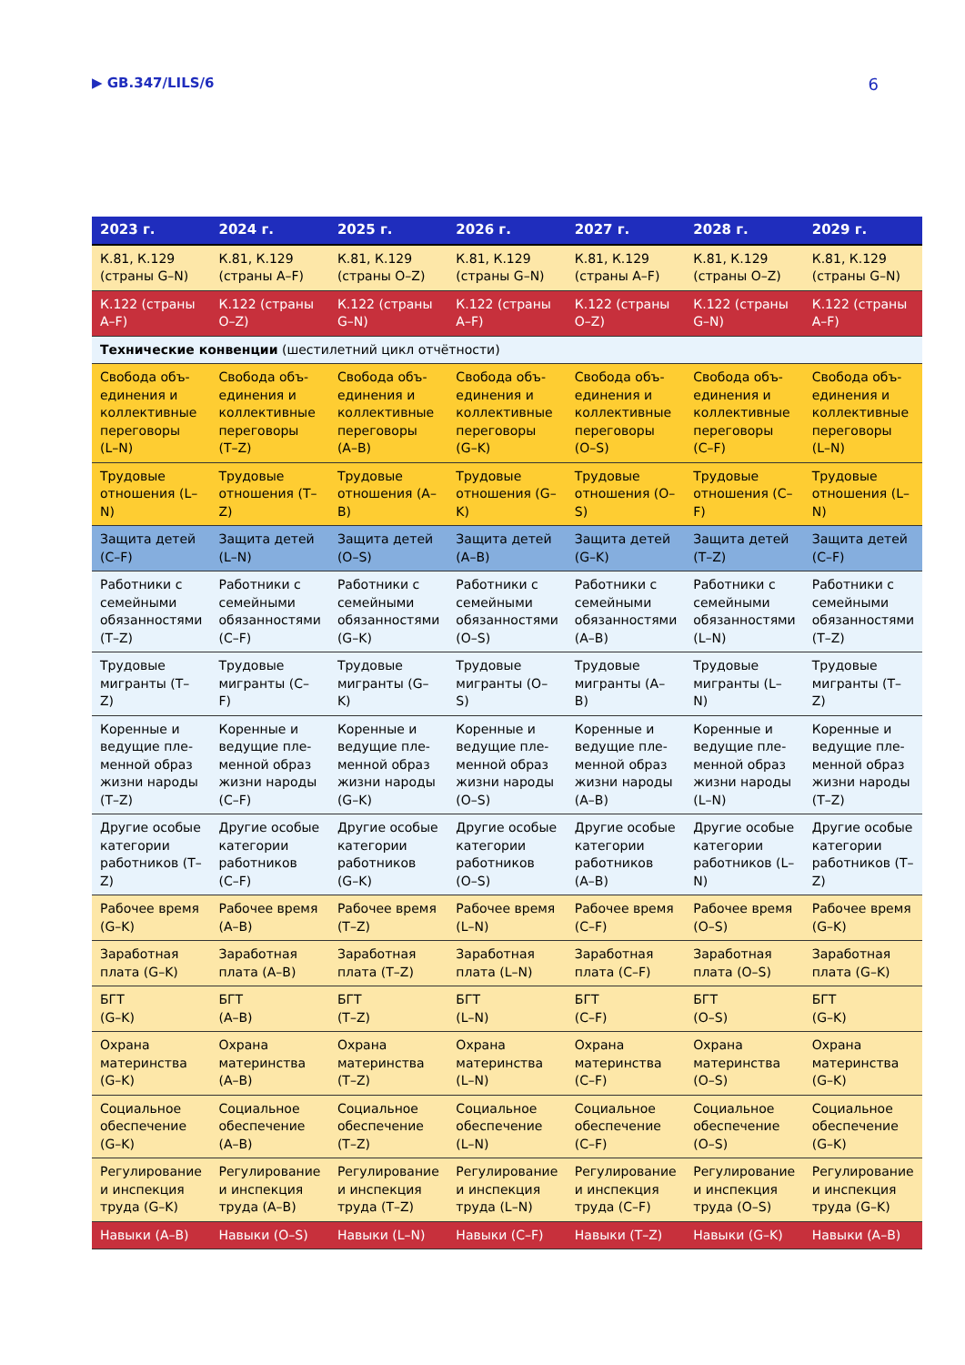▶ GB.347/LILS/6 6
| 2023 г. | 2024 г. | 2025 г. | 2026 г. | 2027 г. | 2028 г. | 2029 г. |
| --- | --- | --- | --- | --- | --- | --- |
| К.81, К.129 (страны G–N) | К.81, К.129 (страны A–F) | К.81, К.129 (страны O–Z) | К.81, К.129 (страны G–N) | К.81, К.129 (страны A–F) | К.81, К.129 (страны O–Z) | К.81, К.129 (страны G–N) |
| К.122 (страны A–F) | К.122 (страны O–Z) | К.122 (страны G–N) | К.122 (страны A–F) | К.122 (страны O–Z) | К.122 (страны G–N) | К.122 (страны A–F) |
| Технические конвенции (шестилетний цикл отчётности) | | | | | | |
| Свобода объ-единения и коллективные переговоры (L–N) | Свобода объ-единения и коллективные переговоры (T–Z) | Свобода объ-единения и коллективные переговоры (A–B) | Свобода объ-единения и коллективные переговоры (G–K) | Свобода объ-единения и коллективные переговоры (O–S) | Свобода объ-единения и коллективные переговоры (C–F) | Свобода объ-единения и коллективные переговоры (L–N) |
| Трудовые отношения (L–N) | Трудовые отношения (T–Z) | Трудовые отношения (A–B) | Трудовые отношения (G–K) | Трудовые отношения (O–S) | Трудовые отношения (C–F) | Трудовые отношения (L–N) |
| Защита детей (C–F) | Защита детей (L–N) | Защита детей (O–S) | Защита детей (A–B) | Защита детей (G–K) | Защита детей (T–Z) | Защита детей (C–F) |
| Работники с семейными обязанностями (T–Z) | Работники с семейными обязанностями (C–F) | Работники с семейными обязанностями (G–K) | Работники с семейными обязанностями (O–S) | Работники с семейными обязанностями (A–B) | Работники с семейными обязанностями (L–N) | Работники с семейными обязанностями (T–Z) |
| Трудовые мигранты (T–Z) | Трудовые мигранты (C–F) | Трудовые мигранты (G–K) | Трудовые мигранты (O–S) | Трудовые мигранты (A–B) | Трудовые мигранты (L–N) | Трудовые мигранты (T–Z) |
| Коренные и ведущие пле-менной образ жизни народы (T–Z) | Коренные и ведущие пле-менной образ жизни народы (C–F) | Коренные и ведущие пле-менной образ жизни народы (G–K) | Коренные и ведущие пле-менной образ жизни народы (O–S) | Коренные и ведущие пле-менной образ жизни народы (A–B) | Коренные и ведущие пле-менной образ жизни народы (L–N) | Коренные и ведущие пле-менной образ жизни народы (T–Z) |
| Другие особые категории работников (T–Z) | Другие особые категории работников (C–F) | Другие особые категории работников (G–K) | Другие особые категории работников (O–S) | Другие особые категории работников (A–B) | Другие особые категории работников (L–N) | Другие особые категории работников (T–Z) |
| Рабочее время (G–K) | Рабочее время (A–B) | Рабочее время (T–Z) | Рабочее время (L–N) | Рабочее время (C–F) | Рабочее время (O–S) | Рабочее время (G–K) |
| Заработная плата (G–K) | Заработная плата (A–B) | Заработная плата (T–Z) | Заработная плата (L–N) | Заработная плата (C–F) | Заработная плата (O–S) | Заработная плата (G–K) |
| БГТ (G–K) | БГТ (A–B) | БГТ (T–Z) | БГТ (L–N) | БГТ (C–F) | БГТ (O–S) | БГТ (G–K) |
| Охрана материнства (G–K) | Охрана материнства (A–B) | Охрана материнства (T–Z) | Охрана материнства (L–N) | Охрана материнства (C–F) | Охрана материнства (O–S) | Охрана материнства (G–K) |
| Социальное обеспечение (G–K) | Социальное обеспечение (A–B) | Социальное обеспечение (T–Z) | Социальное обеспечение (L–N) | Социальное обеспечение (C–F) | Социальное обеспечение (O–S) | Социальное обеспечение (G–K) |
| Регулирование и инспекция труда (G–K) | Регулирование и инспекция труда (A–B) | Регулирование и инспекция труда (T–Z) | Регулирование и инспекция труда (L–N) | Регулирование и инспекция труда (C–F) | Регулирование и инспекция труда (O–S) | Регулирование и инспекция труда (G–K) |
| Навыки (A–B) | Навыки (O–S) | Навыки (L–N) | Навыки (C–F) | Навыки (T–Z) | Навыки (G–K) | Навыки (A–B) |